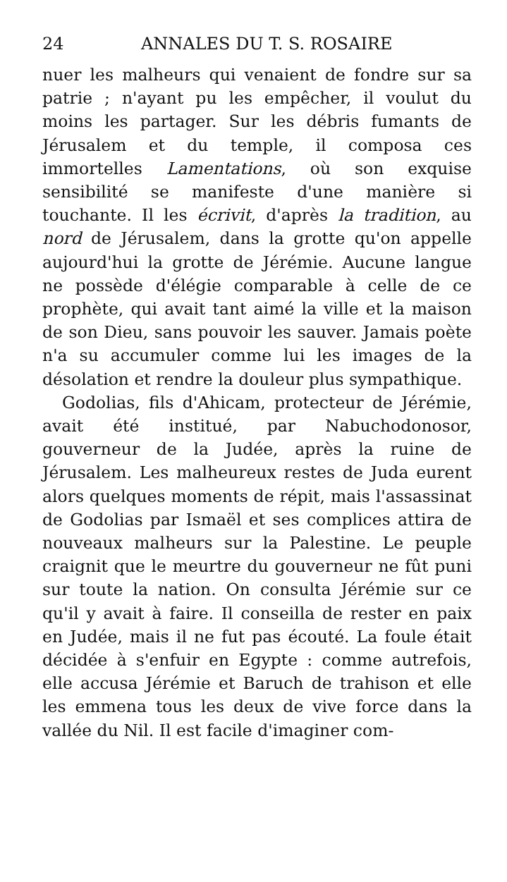24 ANNALES DU T. S. ROSAIRE
nuer les malheurs qui venaient de fondre sur sa patrie ; n'ayant pu les empêcher, il voulut du moins les partager. Sur les débris fumants de Jérusalem et du temple, il composa ces immortelles Lamentations, où son exquise sensibilité se manifeste d'une manière si touchante. Il les écrivit, d'après la tradition, au nord de Jérusalem, dans la grotte qu'on appelle aujourd'hui la grotte de Jérémie. Aucune langue ne possède d'élégie comparable à celle de ce prophète, qui avait tant aimé la ville et la maison de son Dieu, sans pouvoir les sauver. Jamais poète n'a su accumuler comme lui les images de la désolation et rendre la douleur plus sympathique.
Godolias, fils d'Ahicam, protecteur de Jérémie, avait été institué, par Nabuchodonosor, gouverneur de la Judée, après la ruine de Jérusalem. Les malheureux restes de Juda eurent alors quelques moments de répit, mais l'assassinat de Godolias par Ismaël et ses complices attira de nouveaux malheurs sur la Palestine. Le peuple craignit que le meurtre du gouverneur ne fût puni sur toute la nation. On consulta Jérémie sur ce qu'il y avait à faire. Il conseilla de rester en paix en Judée, mais il ne fut pas écouté. La foule était décidée à s'enfuir en Egypte : comme autrefois, elle accusa Jérémie et Baruch de trahison et elle les emmena tous les deux de vive force dans la vallée du Nil. Il est facile d'imaginer com-